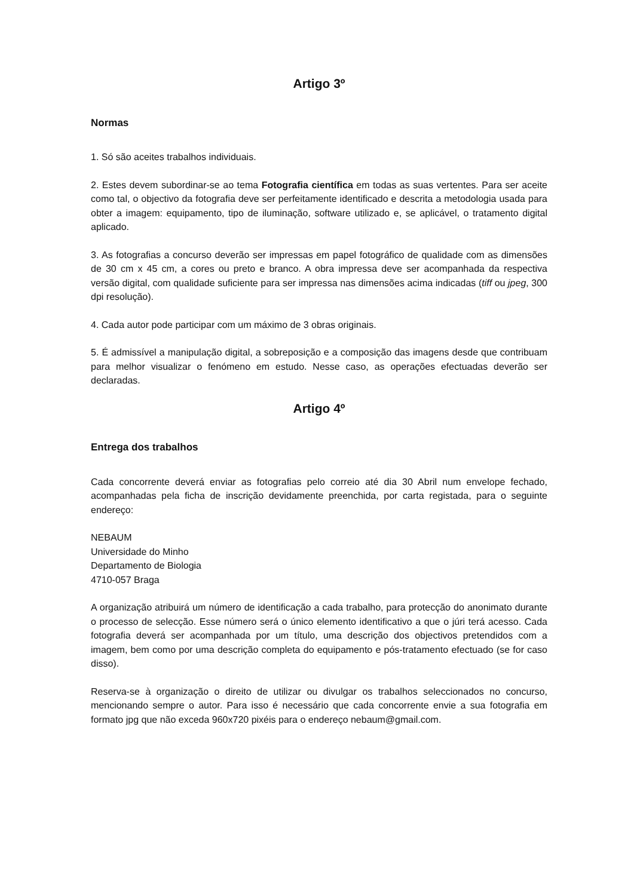Artigo 3º
Normas
1. Só são aceites trabalhos individuais.
2. Estes devem subordinar-se ao tema Fotografia científica em todas as suas vertentes. Para ser aceite como tal, o objectivo da fotografia deve ser perfeitamente identificado e descrita a metodologia usada para obter a imagem: equipamento, tipo de iluminação, software utilizado e, se aplicável, o tratamento digital aplicado.
3. As fotografias a concurso deverão ser impressas em papel fotográfico de qualidade com as dimensões de 30 cm x 45 cm, a cores ou preto e branco. A obra impressa deve ser acompanhada da respectiva versão digital, com qualidade suficiente para ser impressa nas dimensões acima indicadas (tiff ou jpeg, 300 dpi resolução).
4. Cada autor pode participar com um máximo de 3 obras originais.
5. É admissível a manipulação digital, a sobreposição e a composição das imagens desde que contribuam para melhor visualizar o fenómeno em estudo. Nesse caso, as operações efectuadas deverão ser declaradas.
Artigo 4º
Entrega dos trabalhos
Cada concorrente deverá enviar as fotografias pelo correio até dia 30 Abril num envelope fechado, acompanhadas pela ficha de inscrição devidamente preenchida, por carta registada, para o seguinte endereço:
NEBAUM
Universidade do Minho
Departamento de Biologia
4710-057 Braga
A organização atribuirá um número de identificação a cada trabalho, para protecção do anonimato durante o processo de selecção. Esse número será o único elemento identificativo a que o júri terá acesso. Cada fotografia deverá ser acompanhada por um título, uma descrição dos objectivos pretendidos com a imagem, bem como por uma descrição completa do equipamento e pós-tratamento efectuado (se for caso disso).
Reserva-se à organização o direito de utilizar ou divulgar os trabalhos seleccionados no concurso, mencionando sempre o autor. Para isso é necessário que cada concorrente envie a sua fotografia em formato jpg que não exceda 960x720 pixéis para o endereço nebaum@gmail.com.